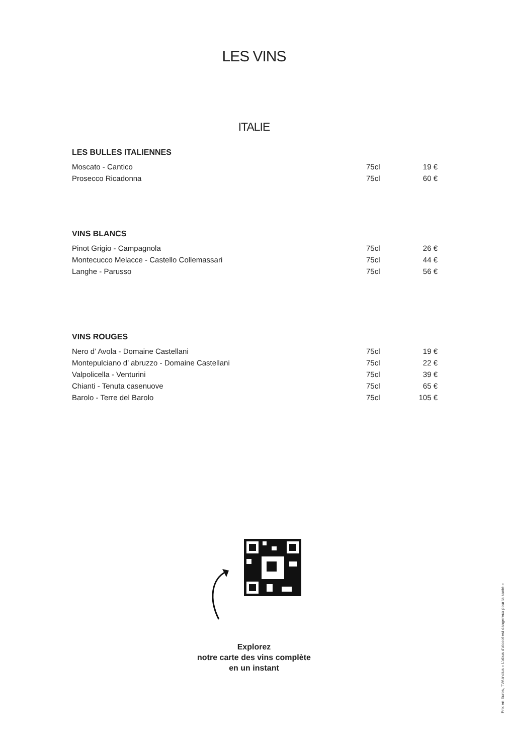LES VINS
ITALIE
LES BULLES ITALIENNES
| Moscato - Cantico | 75cl | 19 € |
| Prosecco Ricadonna | 75cl | 60 € |
VINS BLANCS
| Pinot Grigio - Campagnola | 75cl | 26 € |
| Montecucco Melacce - Castello Collemassari | 75cl | 44 € |
| Langhe - Parusso | 75cl | 56 € |
VINS ROUGES
| Nero d’ Avola - Domaine Castellani | 75cl | 19 € |
| Montepulciano d’ abruzzo - Domaine Castellani | 75cl | 22 € |
| Valpolicella - Venturini | 75cl | 39 € |
| Chianti - Tenuta casenuove | 75cl | 65 € |
| Barolo - Terre del Barolo | 75cl | 105 € |
Explorez
notre carte des vins complète
en un instant
Prix en Euros, TVA inclus « L’abus d’alcool est dangereux pour la santé »